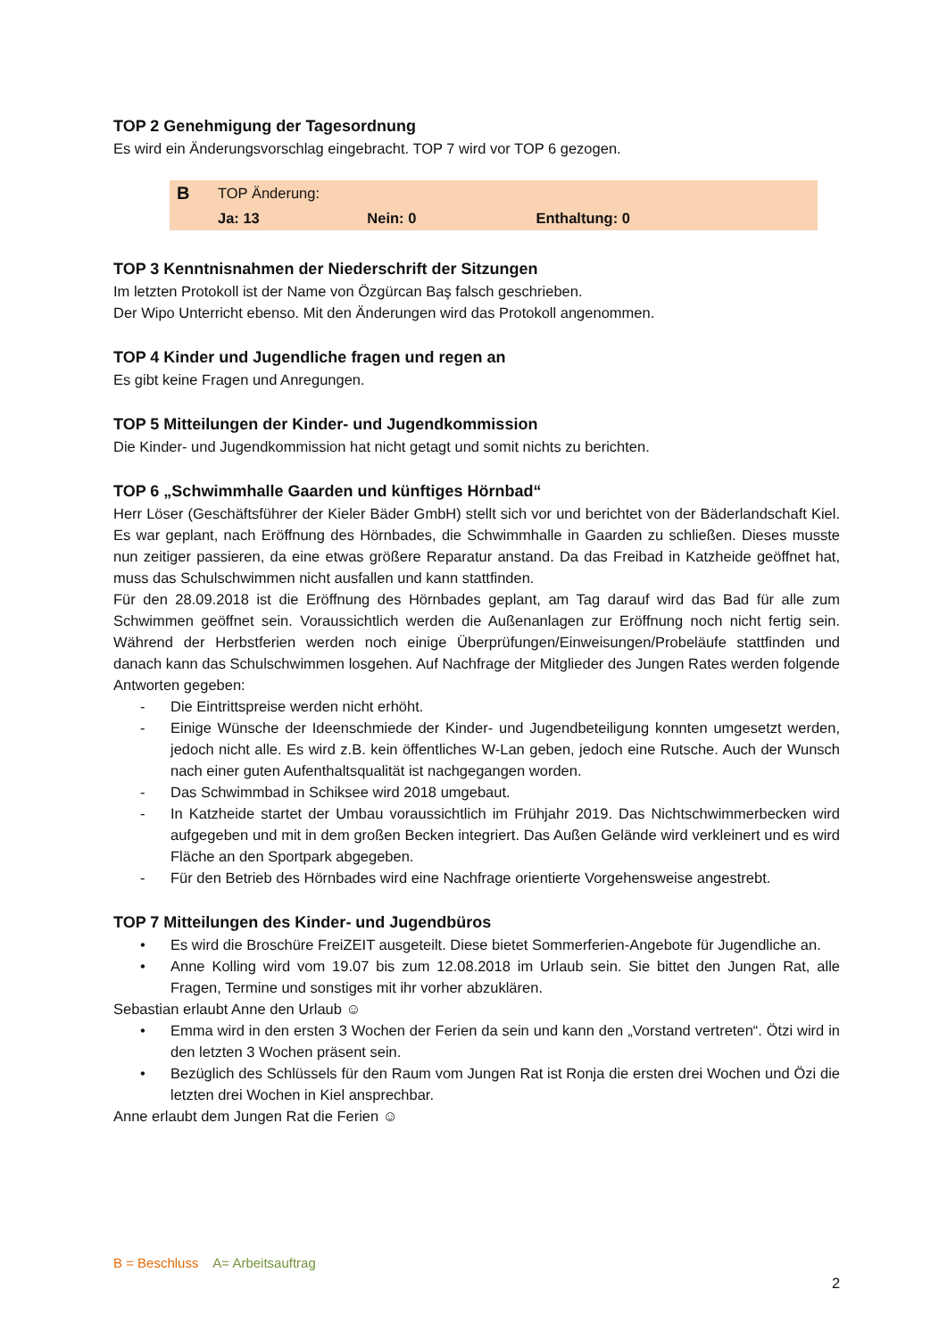TOP 2 Genehmigung der Tagesordnung
Es wird ein Änderungsvorschlag eingebracht. TOP 7 wird vor TOP 6 gezogen.
| B | TOP Änderung: | | |
| | Ja: 13 | Nein: 0 | Enthaltung: 0 |
TOP 3 Kenntnisnahmen der Niederschrift der Sitzungen
Im letzten Protokoll ist der Name von Özgürcan Baş falsch geschrieben.
Der Wipo Unterricht ebenso. Mit den Änderungen wird das Protokoll angenommen.
TOP 4 Kinder und Jugendliche fragen und regen an
Es gibt keine Fragen und Anregungen.
TOP 5 Mitteilungen der Kinder- und Jugendkommission
Die Kinder- und Jugendkommission hat nicht getagt und somit nichts zu berichten.
TOP 6 „Schwimmhalle Gaarden und künftiges Hörnbad“
Herr Löser (Geschäftsführer der Kieler Bäder GmbH) stellt sich vor und berichtet von der Bäderlandschaft Kiel. Es war geplant, nach Eröffnung des Hörnbades, die Schwimmhalle in Gaarden zu schließen. Dieses musste nun zeitiger passieren, da eine etwas größere Reparatur anstand. Da das Freibad in Katzheide geöffnet hat, muss das Schulschwimmen nicht ausfallen und kann stattfinden.
Für den 28.09.2018 ist die Eröffnung des Hörnbades geplant, am Tag darauf wird das Bad für alle zum Schwimmen geöffnet sein. Voraussichtlich werden die Außenanlagen zur Eröffnung noch nicht fertig sein. Während der Herbstferien werden noch einige Überprüfungen/Einweisungen/Probeläufe stattfinden und danach kann das Schulschwimmen losgehen. Auf Nachfrage der Mitglieder des Jungen Rates werden folgende Antworten gegeben:
- Die Eintrittspreise werden nicht erhöht.
- Einige Wünsche der Ideenschmiede der Kinder- und Jugendbeteiligung konnten umgesetzt werden, jedoch nicht alle. Es wird z.B. kein öffentliches W-Lan geben, jedoch eine Rutsche. Auch der Wunsch nach einer guten Aufenthaltsqualität ist nachgegangen worden.
- Das Schwimmbad in Schiksee wird 2018 umgebaut.
- In Katzheide startet der Umbau voraussichtlich im Frühjahr 2019. Das Nichtschwimmerbecken wird aufgegeben und mit in dem großen Becken integriert. Das Außen Gelände wird verkleinert und es wird Fläche an den Sportpark abgegeben.
- Für den Betrieb des Hörnbades wird eine Nachfrage orientierte Vorgehensweise angestrebt.
TOP 7 Mitteilungen des Kinder- und Jugendbüros
• Es wird die Broschüre FreiZEIT ausgeteilt. Diese bietet Sommerferien-Angebote für Jugendliche an.
• Anne Kolling wird vom 19.07 bis zum 12.08.2018 im Urlaub sein. Sie bittet den Jungen Rat, alle Fragen, Termine und sonstiges mit ihr vorher abzuklären.
Sebastian erlaubt Anne den Urlaub ☺
• Emma wird in den ersten 3 Wochen der Ferien da sein und kann den „Vorstand vertreten“. Ötzi wird in den letzten 3 Wochen präsent sein.
• Bezüglich des Schlüssels für den Raum vom Jungen Rat ist Ronja die ersten drei Wochen und Özi die letzten drei Wochen in Kiel ansprechbar.
Anne erlaubt dem Jungen Rat die Ferien ☺
B = Beschluss A= Arbeitsauftrag
2